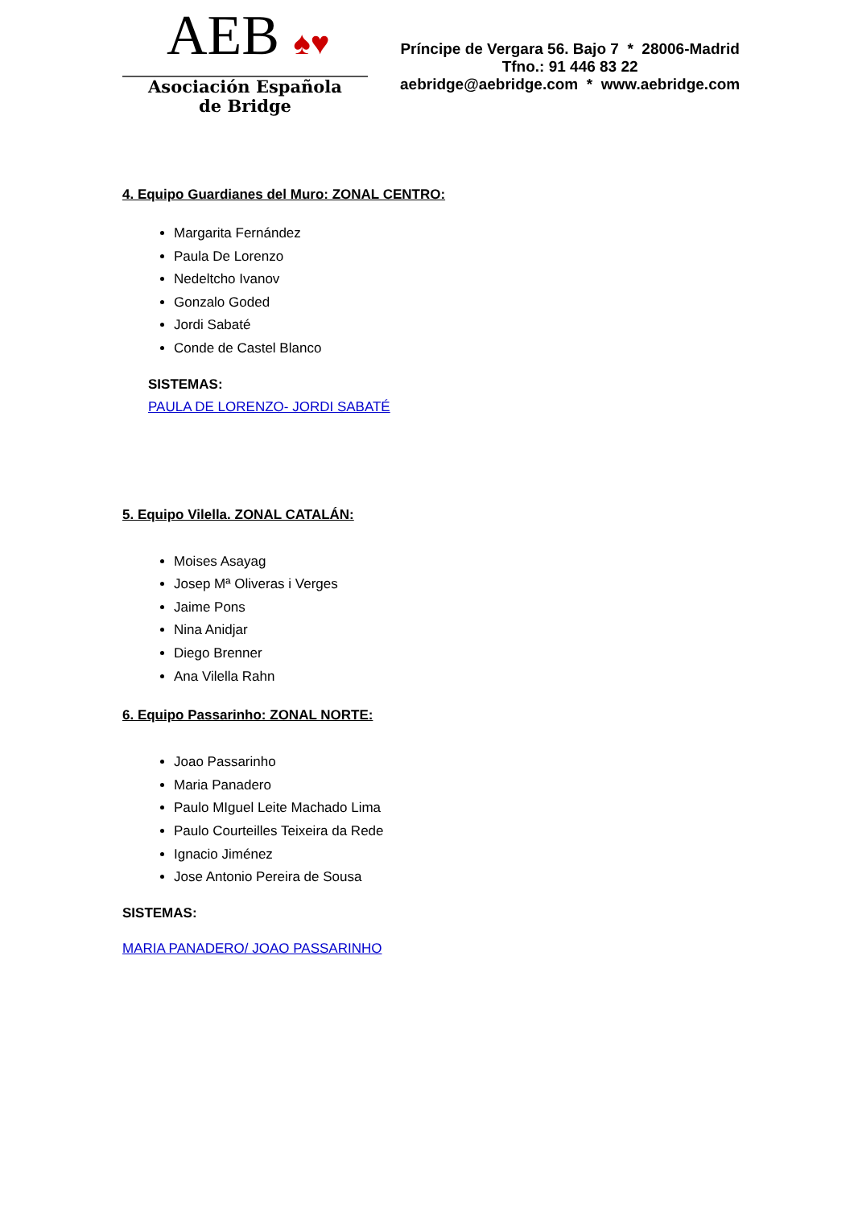AEB ♠♥
Asociación Española
de Bridge
Príncipe de Vergara 56. Bajo 7 * 28006-Madrid
Tfno.: 91 446 83 22
aebridge@aebridge.com * www.aebridge.com
4. Equipo Guardianes del Muro: ZONAL CENTRO:
Margarita Fernández
Paula De Lorenzo
Nedeltcho Ivanov
Gonzalo Goded
Jordi Sabaté
Conde de Castel Blanco
SISTEMAS:
PAULA DE LORENZO- JORDI SABATÉ
5. Equipo Vilella. ZONAL CATALÁN:
Moises Asayag
Josep Mª Oliveras i Verges
Jaime Pons
Nina Anidjar
Diego Brenner
Ana Vilella Rahn
6. Equipo Passarinho: ZONAL NORTE:
Joao Passarinho
Maria Panadero
Paulo MIguel Leite Machado Lima
Paulo Courteilles Teixeira da Rede
Ignacio Jiménez
Jose Antonio Pereira de Sousa
SISTEMAS:
MARIA PANADERO/ JOAO PASSARINHO